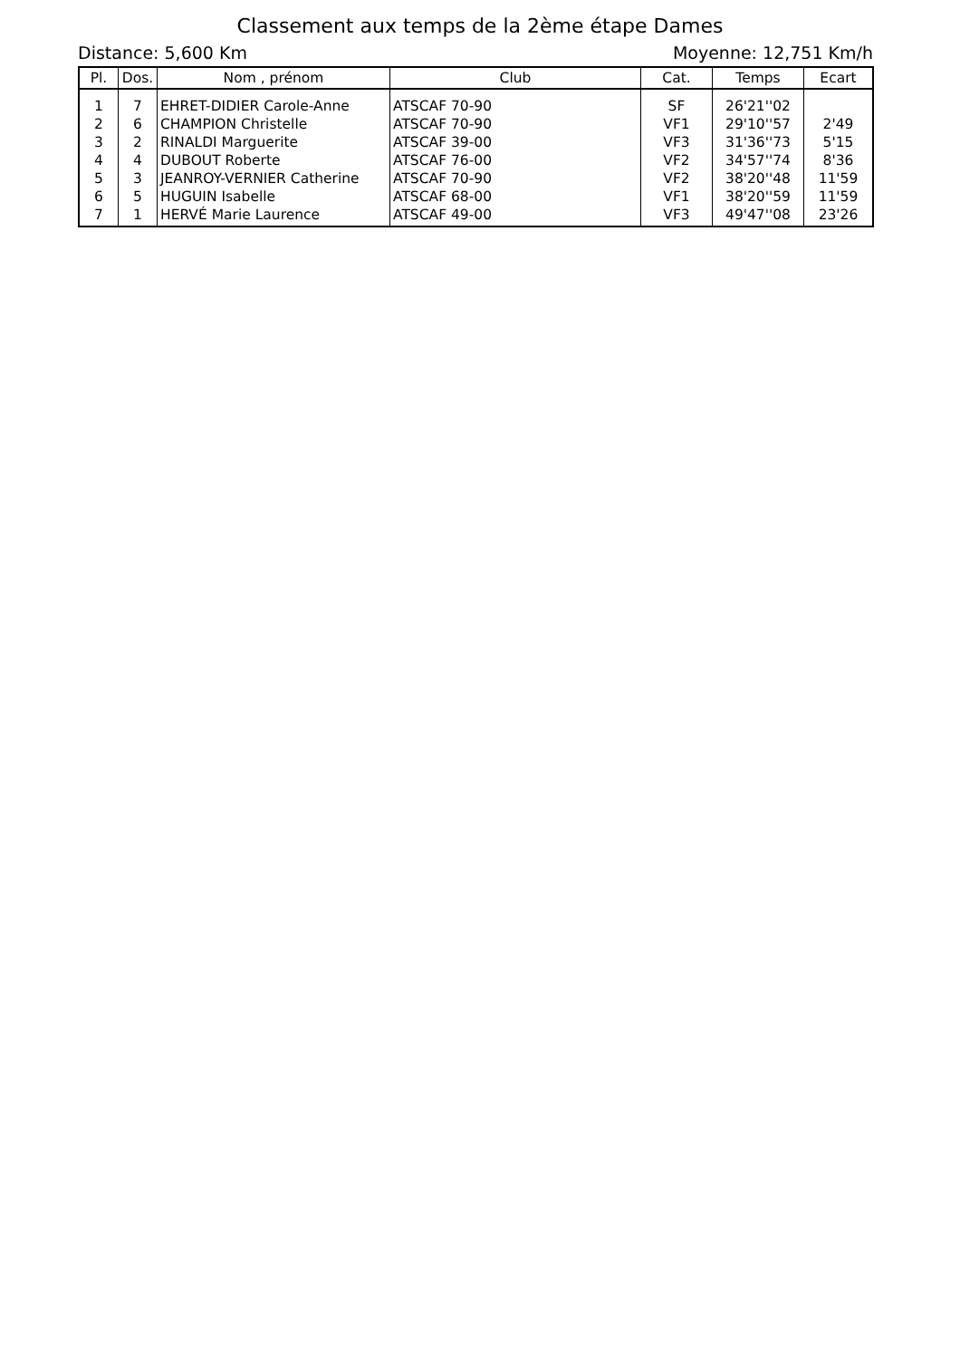Classement aux temps de la 2ème étape Dames
Distance: 5,600 Km Moyenne: 12,751 Km/h
| Pl. | Dos. | Nom , prénom | Club | Cat. | Temps | Ecart |
| --- | --- | --- | --- | --- | --- | --- |
| 1 | 7 | EHRET-DIDIER Carole-Anne | ATSCAF 70-90 | SF | 26'21''02 | |
| 2 | 6 | CHAMPION Christelle | ATSCAF 70-90 | VF1 | 29'10''57 | 2'49 |
| 3 | 2 | RINALDI Marguerite | ATSCAF 39-00 | VF3 | 31'36''73 | 5'15 |
| 4 | 4 | DUBOUT Roberte | ATSCAF 76-00 | VF2 | 34'57''74 | 8'36 |
| 5 | 3 | JEANROY-VERNIER Catherine | ATSCAF 70-90 | VF2 | 38'20''48 | 11'59 |
| 6 | 5 | HUGUIN Isabelle | ATSCAF 68-00 | VF1 | 38'20''59 | 11'59 |
| 7 | 1 | HERVÉ Marie Laurence | ATSCAF 49-00 | VF3 | 49'47''08 | 23'26 |